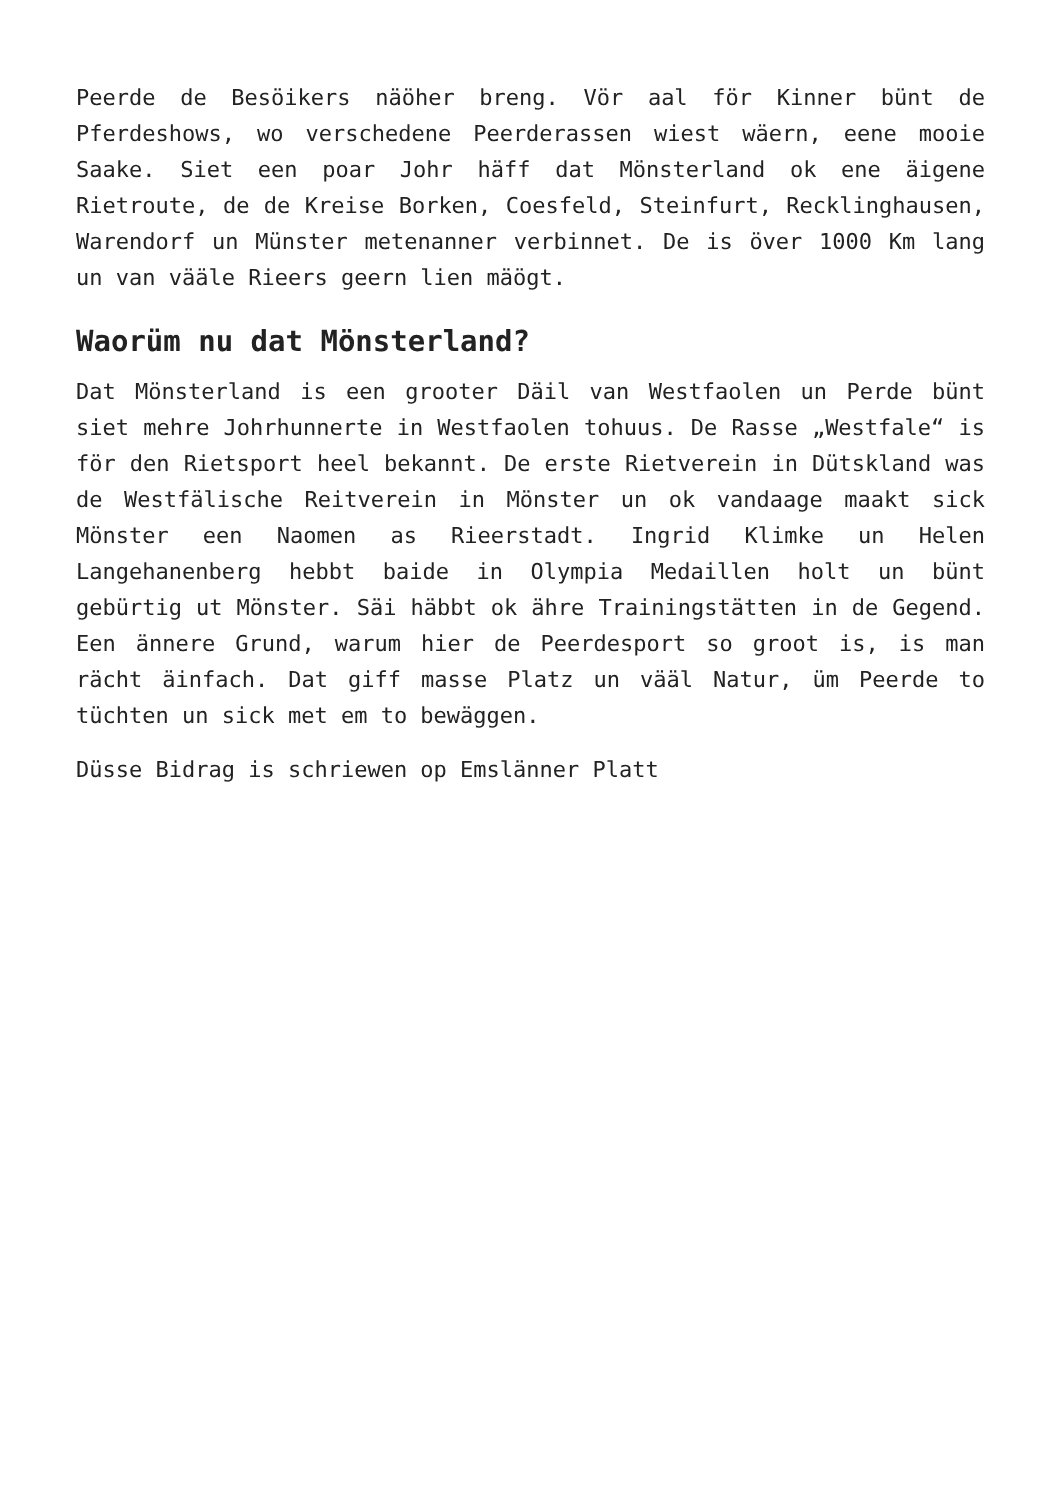Peerde de Besöikers näöher breng. Vör aal för Kinner bünt de Pferdeshows, wo verschedene Peerderassen wiest wäern, eene mooie Saake. Siet een poar Johr häff dat Mönsterland ok ene äigene Rietroute, de de Kreise Borken, Coesfeld, Steinfurt, Recklinghausen, Warendorf un Münster metenanner verbinnet. De is över 1000 Km lang un van vääle Rieers geern lien mäögt.
Waorüm nu dat Mönsterland?
Dat Mönsterland is een grooter Däil van Westfaolen un Perde bünt siet mehre Johrhunnerte in Westfaolen tohuus. De Rasse „Westfale“ is för den Rietsport heel bekannt. De erste Rietverein in Dütskland was de Westfälische Reitverein in Mönster un ok vandaage maakt sick Mönster een Naomen as Rieerstadt. Ingrid Klimke un Helen Langehanenberg hebbt baide in Olympia Medaillen holt un bünt gebürtig ut Mönster. Säi häbbt ok ähre Trainingstätten in de Gegend. Een ännere Grund, warum hier de Peerdesport so groot is, is man rächt äinfach. Dat giff masse Platz un vääl Natur, üm Peerde to tüchten un sick met em to bewäggen.
Düsse Bidrag is schriewen op Emslänner Platt